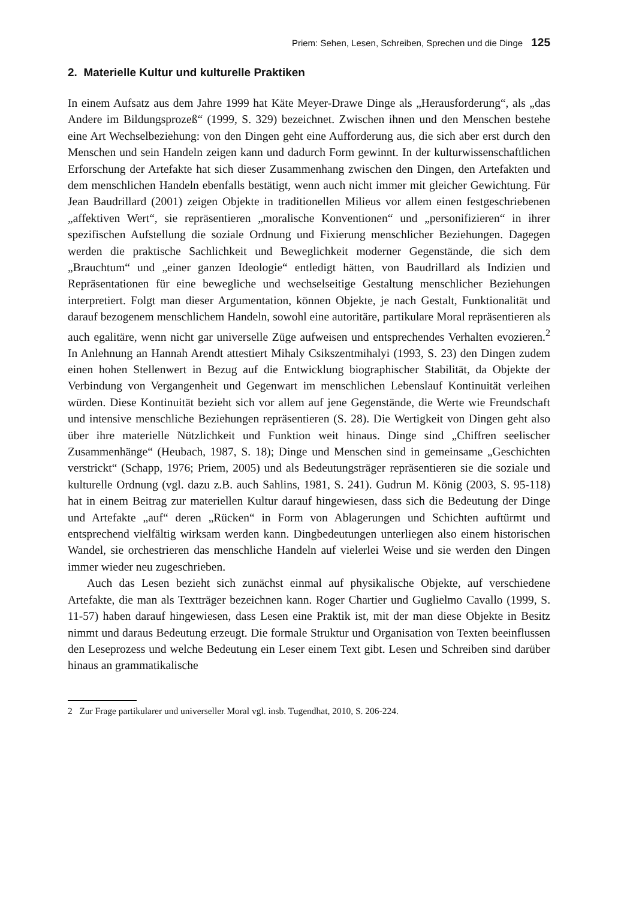Priem: Sehen, Lesen, Schreiben, Sprechen und die Dinge 125
2. Materielle Kultur und kulturelle Praktiken
In einem Aufsatz aus dem Jahre 1999 hat Käte Meyer-Drawe Dinge als „Herausforderung“, als „das Andere im Bildungsprozeß“ (1999, S. 329) bezeichnet. Zwischen ihnen und den Menschen bestehe eine Art Wechselbeziehung: von den Dingen geht eine Aufforderung aus, die sich aber erst durch den Menschen und sein Handeln zeigen kann und dadurch Form gewinnt. In der kulturwissenschaftlichen Erforschung der Artefakte hat sich dieser Zusammenhang zwischen den Dingen, den Artefakten und dem menschlichen Handeln ebenfalls bestätigt, wenn auch nicht immer mit gleicher Gewichtung. Für Jean Baudrillard (2001) zeigen Objekte in traditionellen Milieus vor allem einen festgeschriebenen „affektiven Wert“, sie repräsentieren „moralische Konventionen“ und „personifizieren“ in ihrer spezifischen Aufstellung die soziale Ordnung und Fixierung menschlicher Beziehungen. Dagegen werden die praktische Sachlichkeit und Beweglichkeit moderner Gegenstände, die sich dem „Brauchtum“ und „einer ganzen Ideologie“ entledigt hätten, von Baudrillard als Indizien und Repräsentationen für eine bewegliche und wechselseitige Gestaltung menschlicher Beziehungen interpretiert. Folgt man dieser Argumentation, können Objekte, je nach Gestalt, Funktionalität und darauf bezogenem menschlichem Handeln, sowohl eine autoritäre, partikulare Moral repräsentieren als auch egalitäre, wenn nicht gar universelle Züge aufweisen und entsprechendes Verhalten evozieren.<sup>2</sup> In Anlehnung an Hannah Arendt attestiert Mihaly Csikszentmihalyi (1993, S. 23) den Dingen zudem einen hohen Stellenwert in Bezug auf die Entwicklung biographischer Stabilität, da Objekte der Verbindung von Vergangenheit und Gegenwart im menschlichen Lebenslauf Kontinuität verleihen würden. Diese Kontinuität bezieht sich vor allem auf jene Gegenstände, die Werte wie Freundschaft und intensive menschliche Beziehungen repräsentieren (S. 28). Die Wertigkeit von Dingen geht also über ihre materielle Nützlichkeit und Funktion weit hinaus. Dinge sind „Chiffren seelischer Zusammenhänge“ (Heubach, 1987, S. 18); Dinge und Menschen sind in gemeinsame „Geschichten verstrickt“ (Schapp, 1976; Priem, 2005) und als Bedeutungsträger repräsentieren sie die soziale und kulturelle Ordnung (vgl. dazu z.B. auch Sahlins, 1981, S. 241). Gudrun M. König (2003, S. 95-118) hat in einem Beitrag zur materiellen Kultur darauf hingewiesen, dass sich die Bedeutung der Dinge und Artefakte „auf“ deren „Rücken“ in Form von Ablagerungen und Schichten auftürmt und entsprechend vielfältig wirksam werden kann. Dingbedeutungen unterliegen also einem historischen Wandel, sie orchestrieren das menschliche Handeln auf vielerlei Weise und sie werden den Dingen immer wieder neu zugeschrieben.
Auch das Lesen bezieht sich zunächst einmal auf physikalische Objekte, auf verschiedene Artefakte, die man als Textträger bezeichnen kann. Roger Chartier und Guglielmo Cavallo (1999, S. 11-57) haben darauf hingewiesen, dass Lesen eine Praktik ist, mit der man diese Objekte in Besitz nimmt und daraus Bedeutung erzeugt. Die formale Struktur und Organisation von Texten beeinflussen den Leseprozess und welche Bedeutung ein Leser einem Text gibt. Lesen und Schreiben sind darüber hinaus an grammatikalische
2 Zur Frage partikularer und universeller Moral vgl. insb. Tugendhat, 2010, S. 206-224.